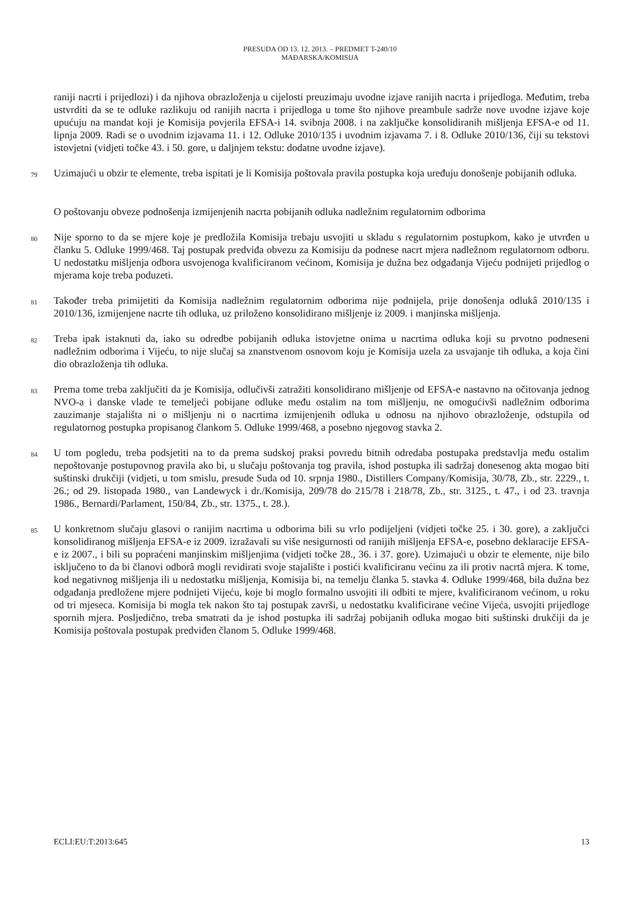PRESUDA OD 13. 12. 2013. – PREDMET T-240/10
MAĐARSKA/KOMISIJA
raniji nacrti i prijedlozi) i da njihova obrazloženja u cijelosti preuzimaju uvodne izjave ranijih nacrta i prijedloga. Međutim, treba ustvrditi da se te odluke razlikuju od ranijih nacrta i prijedloga u tome što njihove preambule sadrže nove uvodne izjave koje upućuju na mandat koji je Komisija povjerila EFSA-i 14. svibnja 2008. i na zaključke konsolidiranih mišljenja EFSA-e od 11. lipnja 2009. Radi se o uvodnim izjavama 11. i 12. Odluke 2010/135 i uvodnim izjavama 7. i 8. Odluke 2010/136, čiji su tekstovi istovjetni (vidjeti točke 43. i 50. gore, u daljnjem tekstu: dodatne uvodne izjave).
79 Uzimajući u obzir te elemente, treba ispitati je li Komisija poštovala pravila postupka koja uređuju donošenje pobijanih odluka.
O poštovanju obveze podnošenja izmijenjenih nacrta pobijanih odluka nadležnim regulatornim odborima
80 Nije sporno to da se mjere koje je predložila Komisija trebaju usvojiti u skladu s regulatornim postupkom, kako je utvrđen u članku 5. Odluke 1999/468. Taj postupak predviđa obvezu za Komisiju da podnese nacrt mjera nadležnom regulatornom odboru. U nedostatku mišljenja odbora usvojenoga kvalificiranom većinom, Komisija je dužna bez odgađanja Vijeću podnijeti prijedlog o mjerama koje treba poduzeti.
81 Također treba primijetiti da Komisija nadležnim regulatornim odborima nije podnijela, prije donošenja odlukâ 2010/135 i 2010/136, izmijenjene nacrte tih odluka, uz priloženo konsolidirano mišljenje iz 2009. i manjinska mišljenja.
82 Treba ipak istaknuti da, iako su odredbe pobijanih odluka istovjetne onima u nacrtima odluka koji su prvotno podneseni nadležnim odborima i Vijeću, to nije slučaj sa znanstvenom osnovom koju je Komisija uzela za usvajanje tih odluka, a koja čini dio obrazloženja tih odluka.
83 Prema tome treba zaključiti da je Komisija, odlučivši zatražiti konsolidirano mišljenje od EFSA-e nastavno na očitovanja jednog NVO-a i danske vlade te temeljeći pobijane odluke među ostalim na tom mišljenju, ne omogućivši nadležnim odborima zauzimanje stajališta ni o mišljenju ni o nacrtima izmijenjenih odluka u odnosu na njihovo obrazloženje, odstupila od regulatornog postupka propisanog člankom 5. Odluke 1999/468, a posebno njegovog stavka 2.
84 U tom pogledu, treba podsjetiti na to da prema sudskoj praksi povredu bitnih odredaba postupaka predstavlja među ostalim nepoštovanje postupovnog pravila ako bi, u slučaju poštovanja tog pravila, ishod postupka ili sadržaj donesenog akta mogao biti suštinski drukčiji (vidjeti, u tom smislu, presude Suda od 10. srpnja 1980., Distillers Company/Komisija, 30/78, Zb., str. 2229., t. 26.; od 29. listopada 1980., van Landewyck i dr./Komisija, 209/78 do 215/78 i 218/78, Zb., str. 3125., t. 47., i od 23. travnja 1986., Bernardi/Parlament, 150/84, Zb., str. 1375., t. 28.).
85 U konkretnom slučaju glasovi o ranijim nacrtima u odborima bili su vrlo podijeljeni (vidjeti točke 25. i 30. gore), a zaključci konsolidiranog mišljenja EFSA-e iz 2009. izražavali su više nesigurnosti od ranijih mišljenja EFSA-e, posebno deklaracije EFSA-e iz 2007., i bili su popraćeni manjinskim mišljenjima (vidjeti točke 28., 36. i 37. gore). Uzimajući u obzir te elemente, nije bilo isključeno to da bi članovi odborâ mogli revidirati svoje stajalište i postići kvalificiranu većinu za ili protiv nacrtâ mjera. K tome, kod negativnog mišljenja ili u nedostatku mišljenja, Komisija bi, na temelju članka 5. stavka 4. Odluke 1999/468, bila dužna bez odgađanja predložene mjere podnijeti Vijeću, koje bi moglo formalno usvojiti ili odbiti te mjere, kvalificiranom većinom, u roku od tri mjeseca. Komisija bi mogla tek nakon što taj postupak završi, u nedostatku kvalificirane većine Vijeća, usvojiti prijedloge spornih mjera. Posljedično, treba smatrati da je ishod postupka ili sadržaj pobijanih odluka mogao biti suštinski drukčiji da je Komisija poštovala postupak predviđen članom 5. Odluke 1999/468.
ECLI:EU:T:2013:645 13